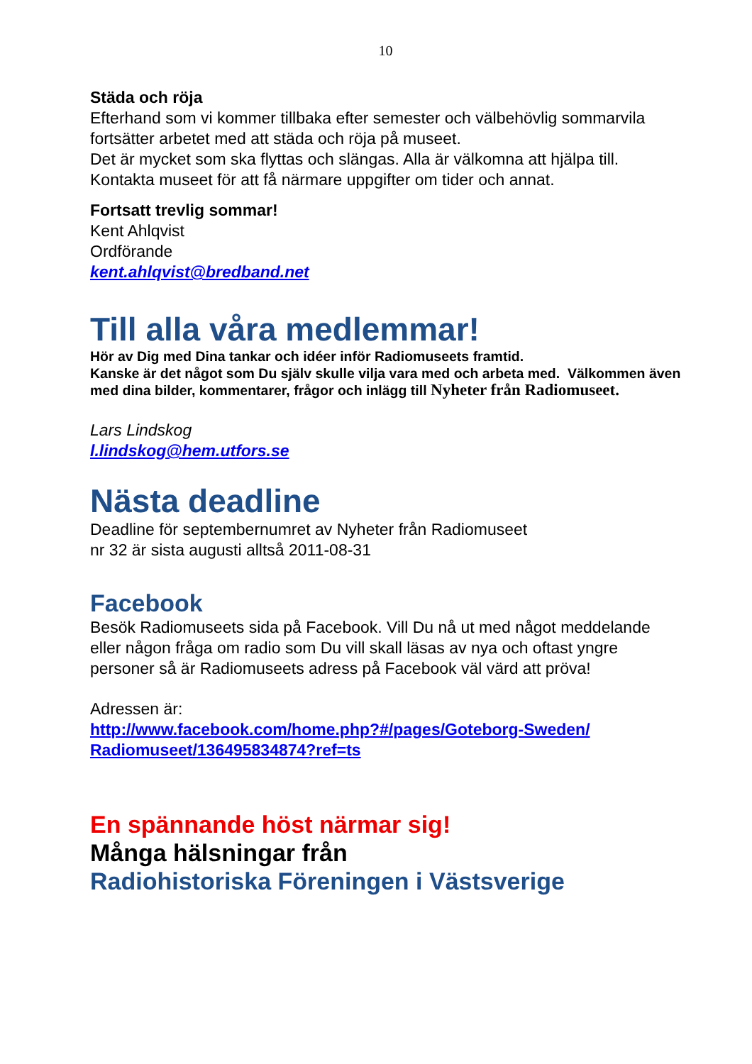10
Städa och röja
Efterhand som vi kommer tillbaka efter semester och välbehövlig sommarvila fortsätter arbetet med att städa och röja på museet.
Det är mycket som ska flyttas och slängas. Alla är välkomna att hjälpa till. Kontakta museet för att få närmare uppgifter om tider och annat.
Fortsatt trevlig sommar!
Kent Ahlqvist
Ordförande
kent.ahlqvist@bredband.net
Till alla våra medlemmar!
Hör av Dig med Dina tankar och idéer inför Radiomuseets framtid.
Kanske är det något som Du själv skulle vilja vara med och arbeta med. Välkommen även med dina bilder, kommentarer, frågor och inlägg till Nyheter från Radiomuseet.
Lars Lindskog
l.lindskog@hem.utfors.se
Nästa deadline
Deadline för septembernumret av Nyheter från Radiomuseet
nr 32 är sista augusti alltså 2011-08-31
Facebook
Besök Radiomuseets sida på Facebook. Vill Du nå ut med något meddelande eller någon fråga om radio som Du vill skall läsas av nya och oftast yngre personer så är Radiomuseets adress på Facebook väl värd att pröva!
Adressen är:
http://www.facebook.com/home.php?#/pages/Goteborg-Sweden/ Radiomuseet/136495834874?ref=ts
En spännande höst närmar sig!
Många hälsningar från
Radiohistoriska Föreningen i Västsverige